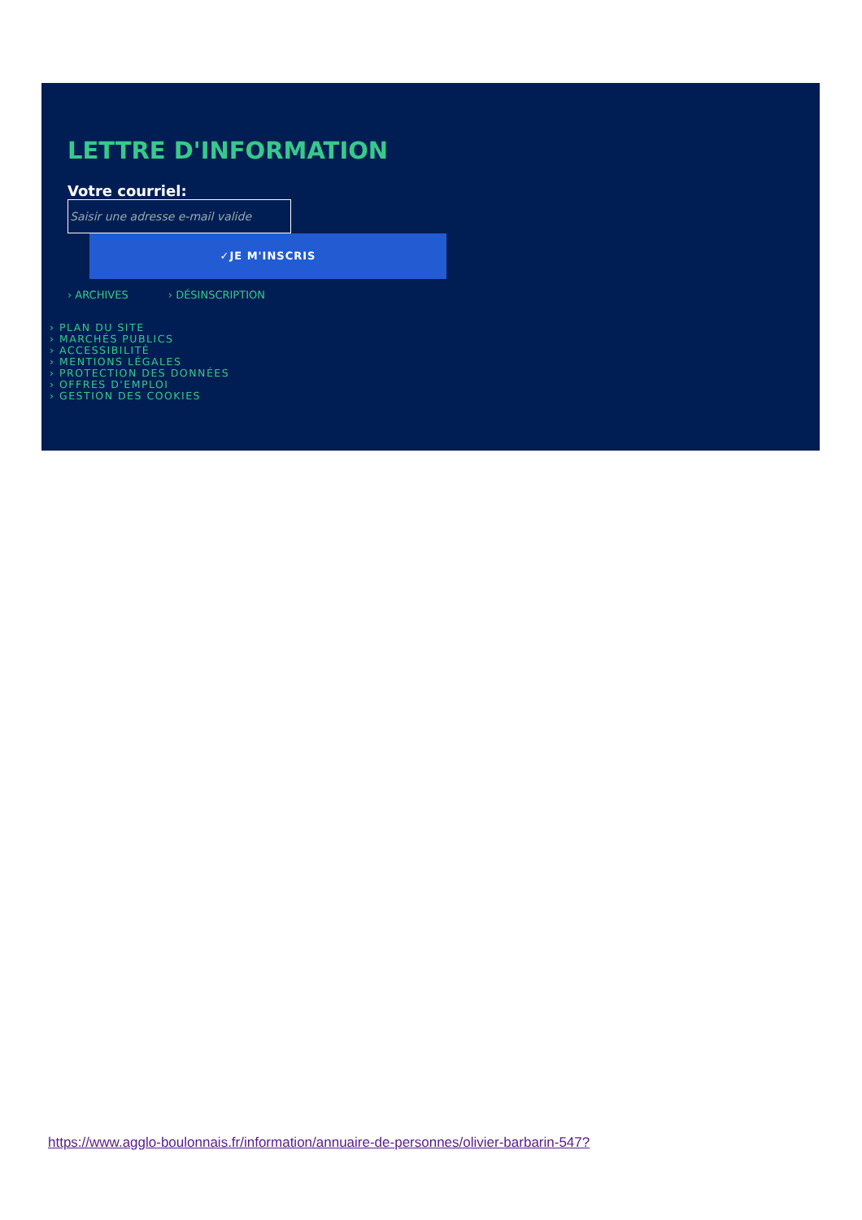LETTRE D'INFORMATION
Votre courriel:
Saisir une adresse e-mail valide
✓JE M'INSCRIS
› ARCHIVES › DÉSINSCRIPTION
› PLAN DU SITE
› MARCHÉS PUBLICS
› ACCESSIBILITÉ
› MENTIONS LÉGALES
› PROTECTION DES DONNÉES
› OFFRES D'EMPLOI
› GESTION DES COOKIES
https://www.agglo-boulonnais.fr/information/annuaire-de-personnes/olivier-barbarin-547?